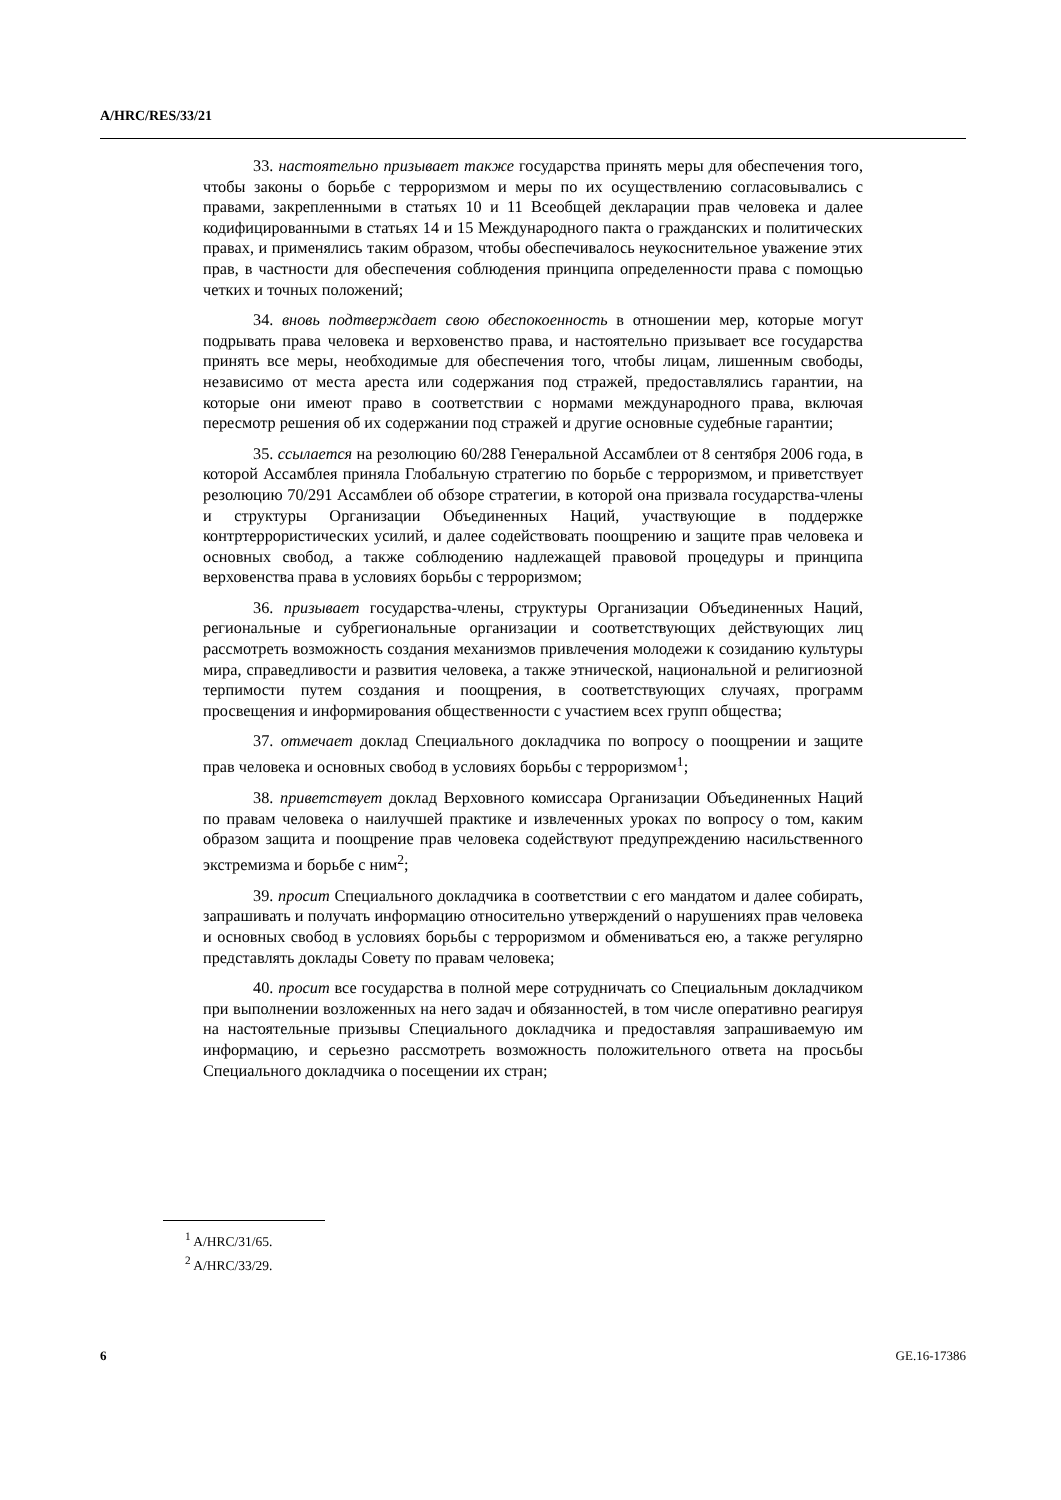A/HRC/RES/33/21
33. настоятельно призывает также государства принять меры для обеспечения того, чтобы законы о борьбе с терроризмом и меры по их осуществлению согласовывались с правами, закрепленными в статьях 10 и 11 Всеобщей декларации прав человека и далее кодифицированными в статьях 14 и 15 Международного пакта о гражданских и политических правах, и применялись таким образом, чтобы обеспечивалось неукоснительное уважение этих прав, в частности для обеспечения соблюдения принципа определенности права с помощью четких и точных положений;
34. вновь подтверждает свою обеспокоенность в отношении мер, которые могут подрывать права человека и верховенство права, и настоятельно призывает все государства принять все меры, необходимые для обеспечения того, чтобы лицам, лишенным свободы, независимо от места ареста или содержания под стражей, предоставлялись гарантии, на которые они имеют право в соответствии с нормами международного права, включая пересмотр решения об их содержании под стражей и другие основные судебные гарантии;
35. ссылается на резолюцию 60/288 Генеральной Ассамблеи от 8 сентября 2006 года, в которой Ассамблея приняла Глобальную стратегию по борьбе с терроризмом, и приветствует резолюцию 70/291 Ассамблеи об обзоре стратегии, в которой она призвала государства-члены и структуры Организации Объединенных Наций, участвующие в поддержке контртеррористических усилий, и далее содействовать поощрению и защите прав человека и основных свобод, а также соблюдению надлежащей правовой процедуры и принципа верховенства права в условиях борьбы с терроризмом;
36. призывает государства-члены, структуры Организации Объединенных Наций, региональные и субрегиональные организации и соответствующих действующих лиц рассмотреть возможность создания механизмов привлечения молодежи к созиданию культуры мира, справедливости и развития человека, а также этнической, национальной и религиозной терпимости путем создания и поощрения, в соответствующих случаях, программ просвещения и информирования общественности с участием всех групп общества;
37. отмечает доклад Специального докладчика по вопросу о поощрении и защите прав человека и основных свобод в условиях борьбы с терроризмом<sup>1</sup>;
38. приветствует доклад Верховного комиссара Организации Объединенных Наций по правам человека о наилучшей практике и извлеченных уроках по вопросу о том, каким образом защита и поощрение прав человека содействуют предупреждению насильственного экстремизма и борьбе с ним<sup>2</sup>;
39. просит Специального докладчика в соответствии с его мандатом и далее собирать, запрашивать и получать информацию относительно утверждений о нарушениях прав человека и основных свобод в условиях борьбы с терроризмом и обмениваться ею, а также регулярно представлять доклады Совету по правам человека;
40. просит все государства в полной мере сотрудничать со Специальным докладчиком при выполнении возложенных на него задач и обязанностей, в том числе оперативно реагируя на настоятельные призывы Специального докладчика и предоставляя запрашиваемую им информацию, и серьезно рассмотреть возможность положительного ответа на просьбы Специального докладчика о посещении их стран;
<sup>1</sup> A/HRC/31/65.
<sup>2</sup> A/HRC/33/29.
6 GE.16-17386